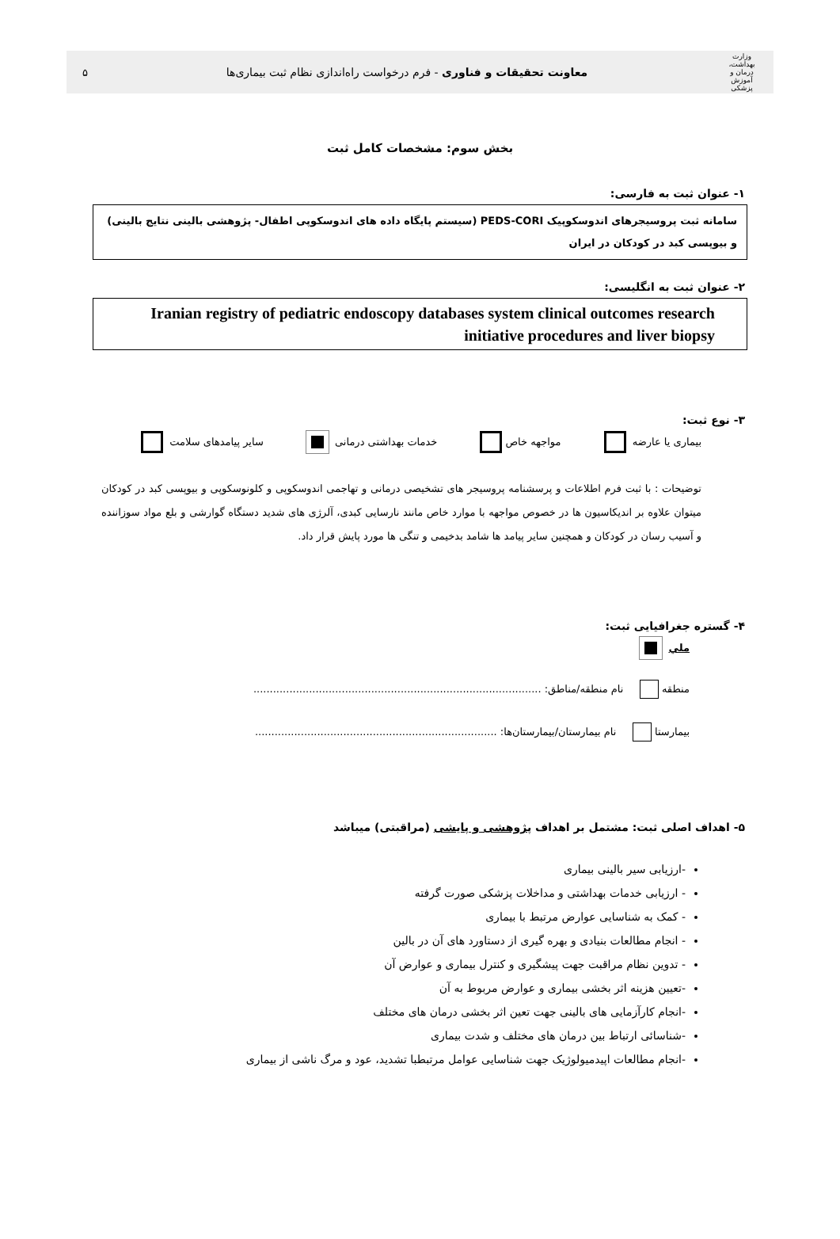وزارت بهداشت، درمان و آموزش پزشکی
معاونت تحقیقات و فناوری - فرم درخواست راه‌اندازی نظام ثبت بیماری‌ها
۵
بخش سوم: مشخصات کامل ثبت
۱- عنوان ثبت به فارسی:
سامانه ثبت پروسیجرهای اندوسکوپیک PEDS-CORI (سیستم پایگاه داده های اندوسکوپی اطفال- پژوهشی بالینی نتایج بالینی) و بیوپسی کبد در کودکان در ایران
۲- عنوان ثبت به انگلیسی:
Iranian registry of pediatric endoscopy databases system clinical outcomes research initiative procedures and liver biopsy
۳- نوع ثبت:
بیماری یا عارضه مواجهه خاص خدمات بهداشتی درمانی سایر پیامدهای سلامت
توضیحات : با ثبت فرم اطلاعات و پرسشنامه پروسیجر های تشخیصی درمانی و تهاجمی اندوسکوپی و کلونوسکوپی و بیوپسی کبد در کودکان میتوان علاوه بر اندیکاسیون ها در خصوص مواجهه با موارد خاص مانند نارسایی کبدی، آلرژی های شدید دستگاه گوارشی و بلع مواد سوزاننده و آسیب رسان در کودکان و همچنین سایر پیامد ها شامد بدخیمی و تنگی ها مورد پایش قرار داد.
۴- گستره جغرافیایی ثبت:
ملي
منطقه نام منطقه/مناطق: ........................................................................................
بیمارستا نام بیمارستان/بیمارستان‌ها: ..........................................................................
۵- اهداف اصلی ثبت: مشتمل بر اهداف پژوهشی و پایشی (مراقبتی) میباشد
-ارزیابی سیر بالینی بیماری
- ارزیابی خدمات بهداشتی و مداخلات پزشکی صورت گرفته
- کمک به شناسایی عوارض مرتبط با بیماری
- انجام مطالعات بنیادی و بهره گیری از دستاورد های آن در بالین
- تدوین نظام مراقبت جهت پیشگیری و کنترل بیماری و عوارض آن
-تعیین هزینه اثر بخشی بیماری و عوارض مربوط به آن
-انجام کارآزمایی های بالینی جهت تعین اثر بخشی درمان های مختلف
-شناسائی ارتباط بین درمان های مختلف و شدت بیماری
-انجام مطالعات اپیدمیولوژیک جهت شناسایی عوامل مرتبطبا تشدید، عود و مرگ ناشی از بیماری